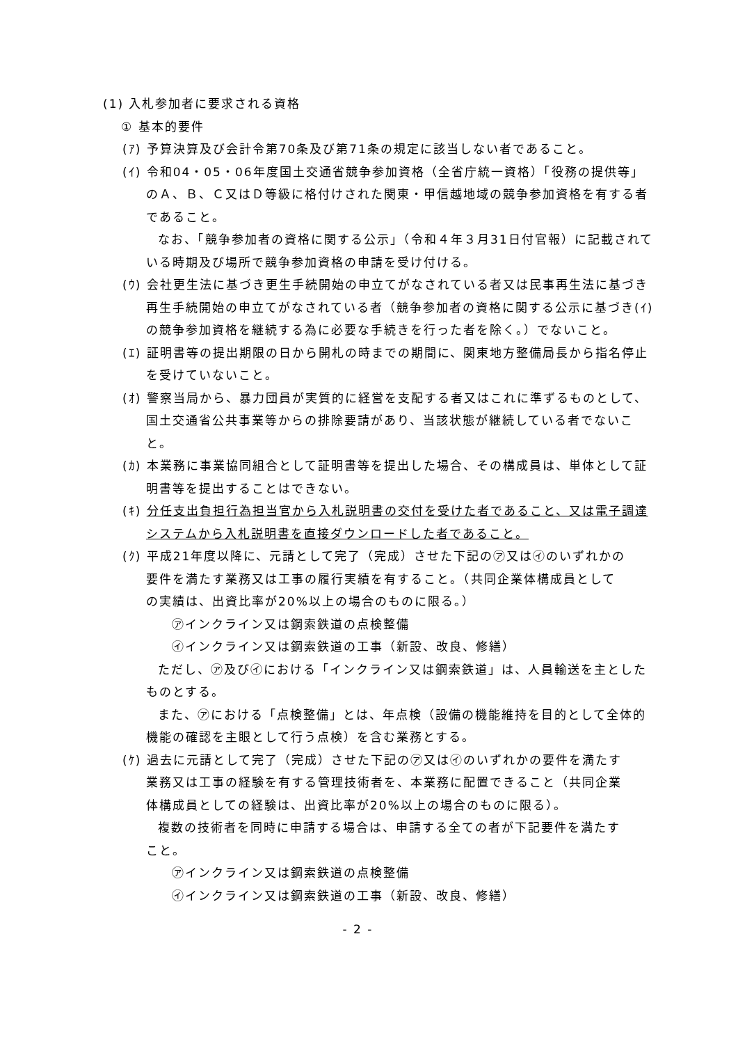(1) 入札参加者に要求される資格
① 基本的要件
(ｱ) 予算決算及び会計令第70条及び第71条の規定に該当しない者であること。
(ｲ) 令和04・05・06年度国土交通省競争参加資格（全省庁統一資格）「役務の提供等」のＡ、Ｂ、Ｃ又はＤ等級に格付けされた関東・甲信越地域の競争参加資格を有する者であること。
なお、「競争参加者の資格に関する公示」（令和４年３月31日付官報）に記載されている時期及び場所で競争参加資格の申請を受け付ける。
(ｳ) 会社更生法に基づき更生手続開始の申立てがなされている者又は民事再生法に基づき再生手続開始の申立てがなされている者（競争参加者の資格に関する公示に基づき(ｲ)の競争参加資格を継続する為に必要な手続きを行った者を除く。）でないこと。
(ｴ) 証明書等の提出期限の日から開札の時までの期間に、関東地方整備局長から指名停止を受けていないこと。
(ｵ) 警察当局から、暴力団員が実質的に経営を支配する者又はこれに準ずるものとして、国土交通省公共事業等からの排除要請があり、当該状態が継続している者でないこと。
(ｶ) 本業務に事業協同組合として証明書等を提出した場合、その構成員は、単体として証明書等を提出することはできない。
(ｷ) 分任支出負担行為担当官から入札説明書の交付を受けた者であること、又は電子調達システムから入札説明書を直接ダウンロードした者であること。
(ｸ) 平成21年度以降に、元請として完了（完成）させた下記の㋐又は㋑のいずれかの要件を満たす業務又は工事の履行実績を有すること。（共同企業体構成員としての実績は、出資比率が20%以上の場合のものに限る。）
㋐インクライン又は鋼索鉄道の点検整備
㋑インクライン又は鋼索鉄道の工事（新設、改良、修繕）
ただし、㋐及び㋑における「インクライン又は鋼索鉄道」は、人員輸送を主としたものとする。
また、㋐における「点検整備」とは、年点検（設備の機能維持を目的として全体的機能の確認を主眼として行う点検）を含む業務とする。
(ｹ) 過去に元請として完了（完成）させた下記の㋐又は㋑のいずれかの要件を満たす業務又は工事の経験を有する管理技術者を、本業務に配置できること（共同企業体構成員としての経験は、出資比率が20%以上の場合のものに限る）。
複数の技術者を同時に申請する場合は、申請する全ての者が下記要件を満たすこと。
㋐インクライン又は鋼索鉄道の点検整備
㋑インクライン又は鋼索鉄道の工事（新設、改良、修繕）
- 2 -